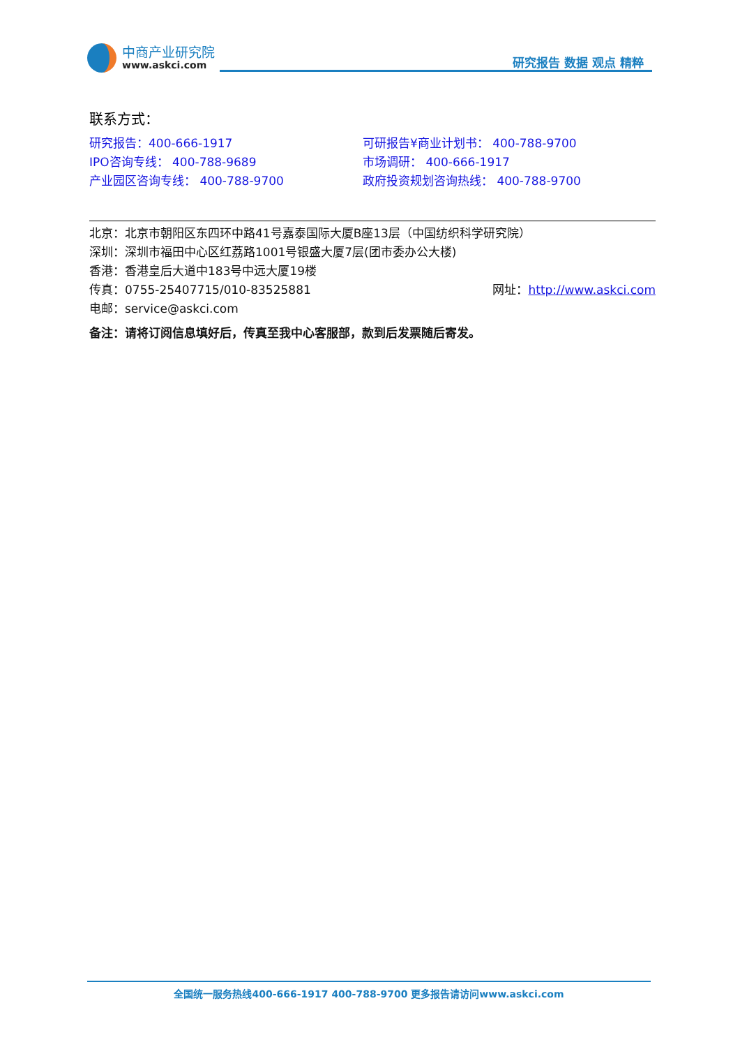中商产业研究院
www.askci.com
研究报告 数据 观点 精粹
联系方式：
研究报告：400-666-1917 可研报告¥商业计划书： 400-788-9700
IPO咨询专线： 400-788-9689 市场调研： 400-666-1917
产业园区咨询专线： 400-788-9700 政府投资规划咨询热线： 400-788-9700
北京：北京市朝阳区东四环中路41号嘉泰国际大厦B座13层（中国纺织科学研究院）
深圳：深圳市福田中心区红荔路1001号银盛大厦7层(团市委办公大楼)
香港：香港皇后大道中183号中远大厦19楼
传真：0755-25407715/010-83525881 网址：http://www.askci.com
电邮：service@askci.com
备注：请将订阅信息填好后，传真至我中心客服部，款到后发票随后寄发。
全国统一服务热线400-666-1917 400-788-9700 更多报告请访问www.askci.com